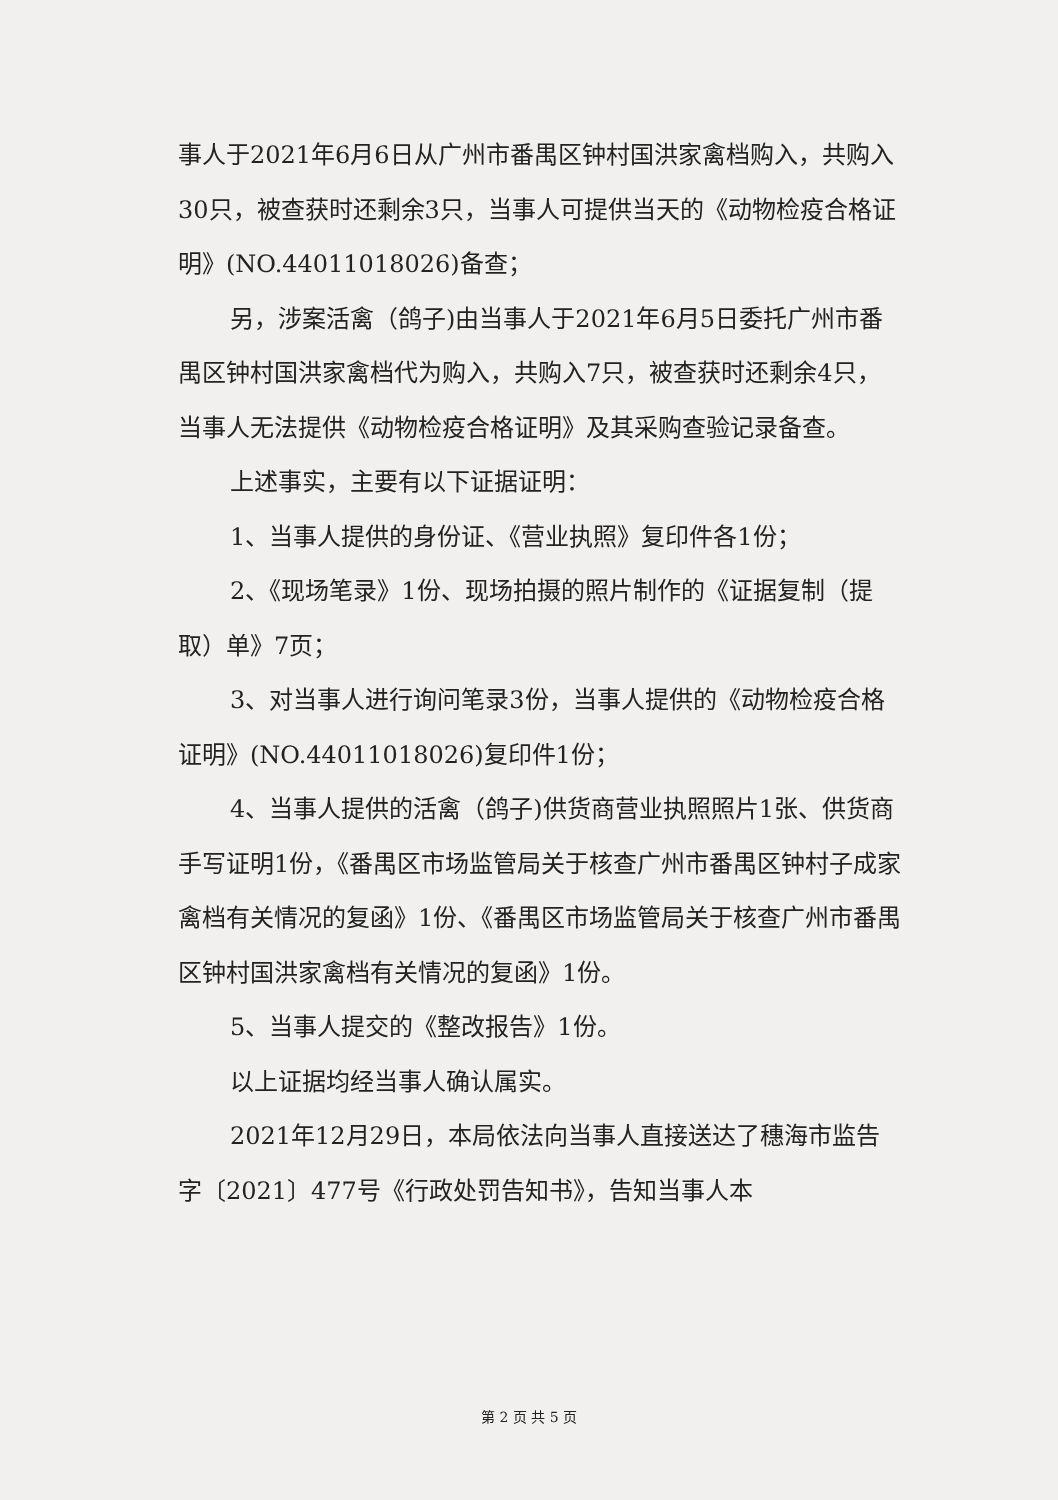事人于2021年6月6日从广州市番禺区钟村国洪家禽档购入，共购入30只，被查获时还剩余3只，当事人可提供当天的《动物检疫合格证明》(NO.44011018026)备查；
另，涉案活禽（鸽子)由当事人于2021年6月5日委托广州市番禺区钟村国洪家禽档代为购入，共购入7只，被查获时还剩余4只，当事人无法提供《动物检疫合格证明》及其采购查验记录备查。
上述事实，主要有以下证据证明：
1、当事人提供的身份证、《营业执照》复印件各1份；
2、《现场笔录》1份、现场拍摄的照片制作的《证据复制（提取）单》7页；
3、对当事人进行询问笔录3份，当事人提供的《动物检疫合格证明》(NO.44011018026)复印件1份；
4、当事人提供的活禽（鸽子)供货商营业执照照片1张、供货商手写证明1份，《番禺区市场监管局关于核查广州市番禺区钟村子成家禽档有关情况的复函》1份、《番禺区市场监管局关于核查广州市番禺区钟村国洪家禽档有关情况的复函》1份。
5、当事人提交的《整改报告》1份。
以上证据均经当事人确认属实。
2021年12月29日，本局依法向当事人直接送达了穗海市监告字〔2021〕477号《行政处罚告知书》，告知当事人本
第 2 页 共 5 页